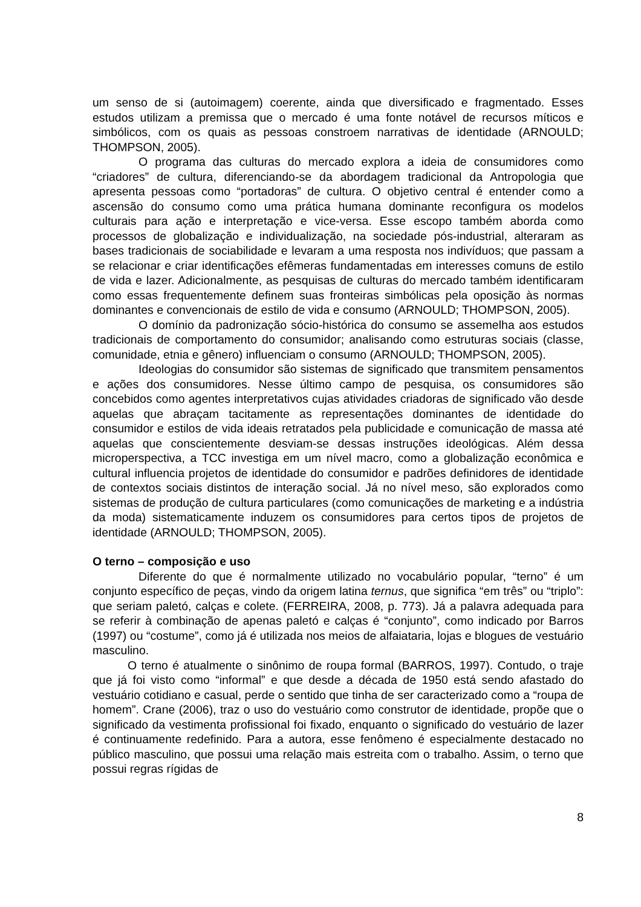um senso de si (autoimagem) coerente, ainda que diversificado e fragmentado. Esses estudos utilizam a premissa que o mercado é uma fonte notável de recursos míticos e simbólicos, com os quais as pessoas constroem narrativas de identidade (ARNOULD; THOMPSON, 2005).
O programa das culturas do mercado explora a ideia de consumidores como “criadores” de cultura, diferenciando-se da abordagem tradicional da Antropologia que apresenta pessoas como “portadoras” de cultura. O objetivo central é entender como a ascensão do consumo como uma prática humana dominante reconfigura os modelos culturais para ação e interpretação e vice-versa. Esse escopo também aborda como processos de globalização e individualização, na sociedade pós-industrial, alteraram as bases tradicionais de sociabilidade e levaram a uma resposta nos indivíduos; que passam a se relacionar e criar identificações efêmeras fundamentadas em interesses comuns de estilo de vida e lazer. Adicionalmente, as pesquisas de culturas do mercado também identificaram como essas frequentemente definem suas fronteiras simbólicas pela oposição às normas dominantes e convencionais de estilo de vida e consumo (ARNOULD; THOMPSON, 2005).
O domínio da padronização sócio-histórica do consumo se assemelha aos estudos tradicionais de comportamento do consumidor; analisando como estruturas sociais (classe, comunidade, etnia e gênero) influenciam o consumo (ARNOULD; THOMPSON, 2005).
Ideologias do consumidor são sistemas de significado que transmitem pensamentos e ações dos consumidores. Nesse último campo de pesquisa, os consumidores são concebidos como agentes interpretativos cujas atividades criadoras de significado vão desde aquelas que abraçam tacitamente as representações dominantes de identidade do consumidor e estilos de vida ideais retratados pela publicidade e comunicação de massa até aquelas que conscientemente desviam-se dessas instruções ideológicas. Além dessa microperspectiva, a TCC investiga em um nível macro, como a globalização econômica e cultural influencia projetos de identidade do consumidor e padrões definidores de identidade de contextos sociais distintos de interação social. Já no nível meso, são explorados como sistemas de produção de cultura particulares (como comunicações de marketing e a indústria da moda) sistematicamente induzem os consumidores para certos tipos de projetos de identidade (ARNOULD; THOMPSON, 2005).
O terno – composição e uso
Diferente do que é normalmente utilizado no vocabulário popular, “terno” é um conjunto específico de peças, vindo da origem latina ternus, que significa “em três” ou “triplo”: que seriam paletó, calças e colete. (FERREIRA, 2008, p. 773). Já a palavra adequada para se referir à combinação de apenas paletó e calças é “conjunto”, como indicado por Barros (1997) ou “costume”, como já é utilizada nos meios de alfaiataria, lojas e blogues de vestuário masculino.
O terno é atualmente o sinônimo de roupa formal (BARROS, 1997). Contudo, o traje que já foi visto como “informal” e que desde a década de 1950 está sendo afastado do vestuário cotidiano e casual, perde o sentido que tinha de ser caracterizado como a “roupa de homem”. Crane (2006), traz o uso do vestuário como construtor de identidade, propõe que o significado da vestimenta profissional foi fixado, enquanto o significado do vestuário de lazer é continuamente redefinido. Para a autora, esse fenômeno é especialmente destacado no público masculino, que possui uma relação mais estreita com o trabalho. Assim, o terno que possui regras rígidas de
8